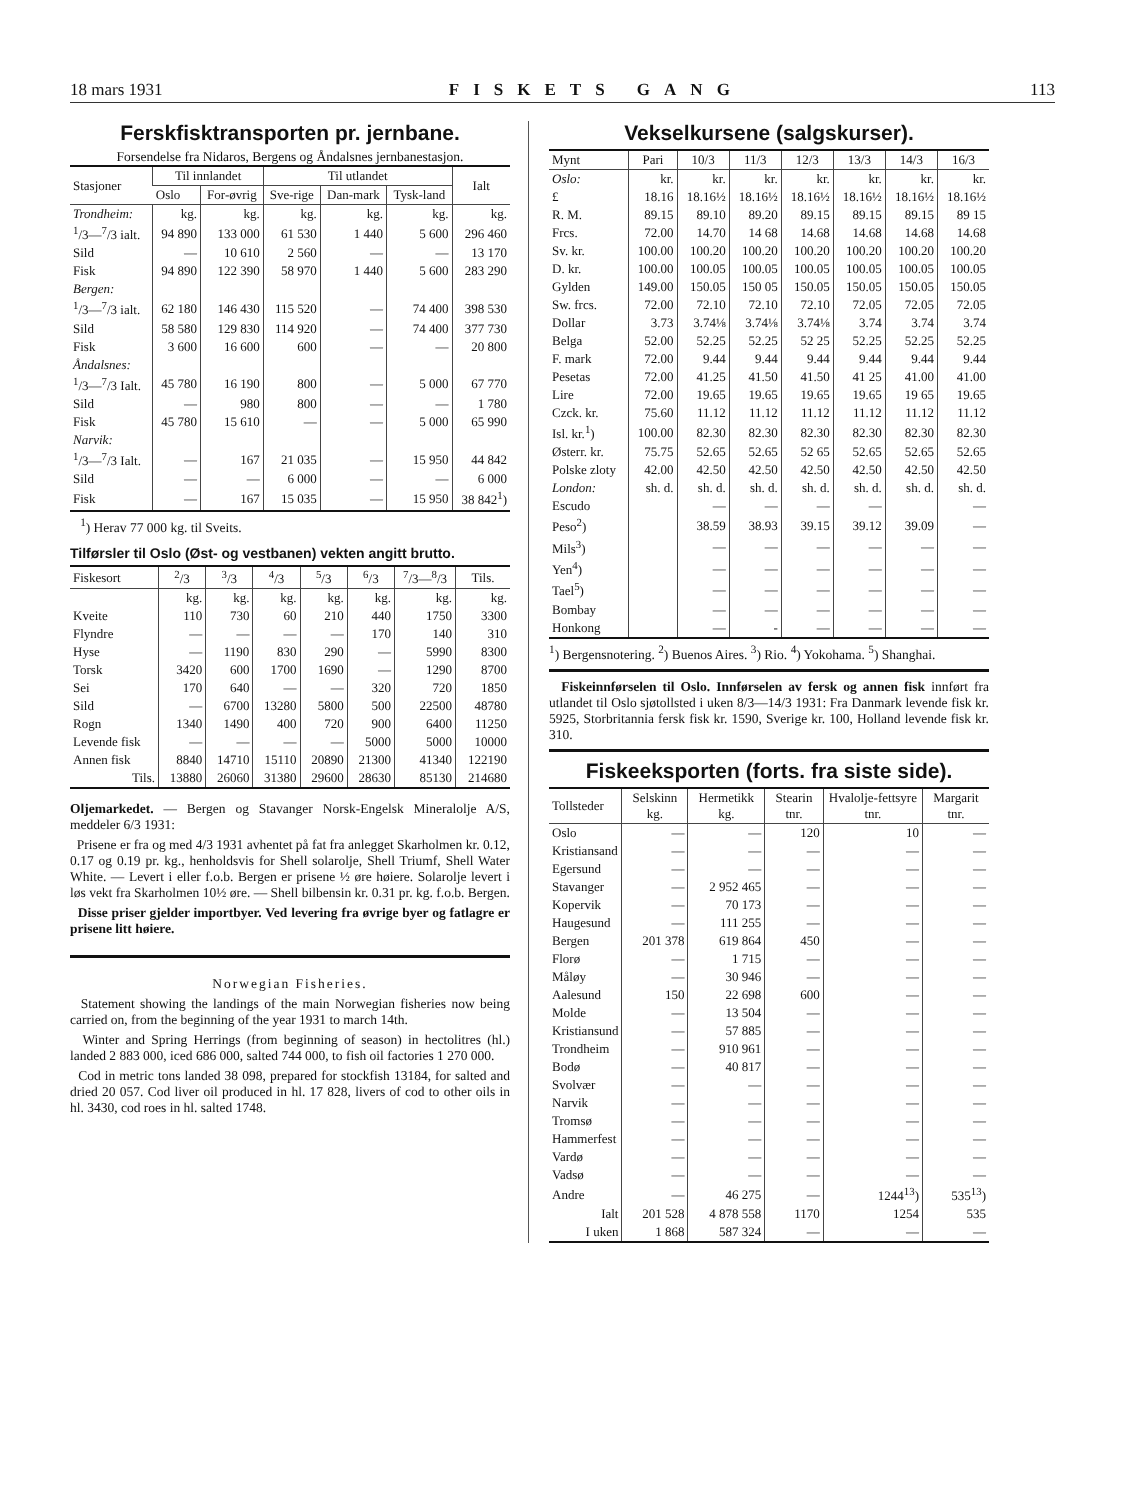18 mars 1931 FISKETS GANG 113
Ferskfisktransporten pr. jernbane.
Forsendelse fra Nidaros, Bergens og Åndalsnes jernbanestasjon.
| Stasjoner | Til innlandet | | Til utlandet | | | Ialt |
| --- | --- | --- | --- | --- | --- | --- |
| | Oslo | For-øvrig | Sve-rige | Dan-mark | Tysk-land | |
| Trondheim: | kg. | kg. | kg. | kg. | kg. | kg. |
| <sup>1</sup>/3—<sup>7</sup>/3 ialt. | 94 890 | 133 000 | 61 530 | 1 440 | 5 600 | 296 460 |
| Sild | — | 10 610 | 2 560 | — | — | 13 170 |
| Fisk | 94 890 | 122 390 | 58 970 | 1 440 | 5 600 | 283 290 |
| Bergen: | | | | | | |
| <sup>1</sup>/3—<sup>7</sup>/3 ialt. | 62 180 | 146 430 | 115 520 | — | 74 400 | 398 530 |
| Sild | 58 580 | 129 830 | 114 920 | — | 74 400 | 377 730 |
| Fisk | 3 600 | 16 600 | 600 | — | — | 20 800 |
| Åndalsnes: | | | | | | |
| <sup>1</sup>/3—<sup>7</sup>/3 Ialt. | 45 780 | 16 190 | 800 | — | 5 000 | 67 770 |
| Sild | — | 980 | 800 | — | — | 1 780 |
| Fisk | 45 780 | 15 610 | — | — | 5 000 | 65 990 |
| Narvik: | | | | | | |
| <sup>1</sup>/3—<sup>7</sup>/3 Ialt. | — | 167 | 21 035 | — | 15 950 | 44 842 |
| Sild | — | — | 6 000 | — | — | 6 000 |
| Fisk | — | 167 | 15 035 | — | 15 950 | 38 842<sup>1</sup>) |
<sup>1</sup>) Herav 77 000 kg. til Sveits.
Tilførsler til Oslo (Øst- og vestbanen) vekten angitt brutto.
| Fiskesort | <sup>2</sup>/3 | <sup>3</sup>/3 | <sup>4</sup>/3 | <sup>5</sup>/3 | <sup>6</sup>/3 | <sup>7</sup>/3—<sup>8</sup>/3 | Tils. |
| --- | --- | --- | --- | --- | --- | --- | --- |
| | kg. | kg. | kg. | kg. | kg. | kg. | kg. |
| Kveite | 110 | 730 | 60 | 210 | 440 | 1750 | 3300 |
| Flyndre | — | — | — | — | 170 | 140 | 310 |
| Hyse | — | 1190 | 830 | 290 | — | 5990 | 8300 |
| Torsk | 3420 | 600 | 1700 | 1690 | — | 1290 | 8700 |
| Sei | 170 | 640 | — | — | 320 | 720 | 1850 |
| Sild | — | 6700 | 13280 | 5800 | 500 | 22500 | 48780 |
| Rogn | 1340 | 1490 | 400 | 720 | 900 | 6400 | 11250 |
| Levende fisk | — | — | — | — | 5000 | 5000 | 10000 |
| Annen fisk | 8840 | 14710 | 15110 | 20890 | 21300 | 41340 | 122190 |
| Tils. | 13880 | 26060 | 31380 | 29600 | 28630 | 85130 | 214680 |
Oljemarkedet. — Bergen og Stavanger Norsk-Engelsk Mineralolje A/S, meddeler 6/3 1931:
Prisene er fra og med 4/3 1931 avhentet på fat fra anlegget Skarholmen kr. 0.12, 0.17 og 0.19 pr. kg., henholdsvis for Shell solarolje, Shell Triumf, Shell Water White. — Levert i eller f.o.b. Bergen er prisene ½ øre høiere. Solarolje levert i løs vekt fra Skarholmen 10½ øre. — Shell bilbensin kr. 0.31 pr. kg. f.o.b. Bergen.
Disse priser gjelder importbyer. Ved levering fra øvrige byer og fatlagre er prisene litt høiere.
Norwegian Fisheries.
Statement showing the landings of the main Norwegian fisheries now being carried on, from the beginning of the year 1931 to march 14th.
Winter and Spring Herrings (from beginning of season) in hectolitres (hl.) landed 2 883 000, iced 686 000, salted 744 000, to fish oil factories 1 270 000.
Cod in metric tons landed 38 098, prepared for stockfish 13184, for salted and dried 20 057. Cod liver oil produced in hl. 17 828, livers of cod to other oils in hl. 3430, cod roes in hl. salted 1748.
Vekselkursene (salgskurser).
| Mynt | Pari | 10/3 | 11/3 | 12/3 | 13/3 | 14/3 | 16/3 |
| --- | --- | --- | --- | --- | --- | --- | --- |
| Oslo: | kr. | kr. | kr. | kr. | kr. | kr. | kr. |
| £ | 18.16 | 18.16½ | 18.16½ | 18.16½ | 18.16½ | 18.16½ | 18.16½ |
| R. M. | 89.15 | 89.10 | 89.20 | 89.15 | 89.15 | 89.15 | 89 15 |
| Frcs. | 72.00 | 14.70 | 14 68 | 14.68 | 14.68 | 14.68 | 14.68 |
| Sv. kr. | 100.00 | 100.20 | 100.20 | 100.20 | 100.20 | 100.20 | 100.20 |
| D. kr. | 100.00 | 100.05 | 100.05 | 100.05 | 100.05 | 100.05 | 100.05 |
| Gylden | 149.00 | 150.05 | 150 05 | 150.05 | 150.05 | 150.05 | 150.05 |
| Sw. frcs. | 72.00 | 72.10 | 72.10 | 72.10 | 72.05 | 72.05 | 72.05 |
| Dollar | 3.73 | 3.74⅛ | 3.74⅛ | 3.74⅛ | 3.74 | 3.74 | 3.74 |
| Belga | 52.00 | 52.25 | 52.25 | 52 25 | 52.25 | 52.25 | 52.25 |
| F. mark | 72.00 | 9.44 | 9.44 | 9.44 | 9.44 | 9.44 | 9.44 |
| Pesetas | 72.00 | 41.25 | 41.50 | 41.50 | 41 25 | 41.00 | 41.00 |
| Lire | 72.00 | 19.65 | 19.65 | 19.65 | 19.65 | 19 65 | 19.65 |
| Czck. kr. | 75.60 | 11.12 | 11.12 | 11.12 | 11.12 | 11.12 | 11.12 |
| Isl. kr.<sup>1</sup>) | 100.00 | 82.30 | 82.30 | 82.30 | 82.30 | 82.30 | 82.30 |
| Østerr. kr. | 75.75 | 52.65 | 52.65 | 52 65 | 52.65 | 52.65 | 52.65 |
| Polske zloty | 42.00 | 42.50 | 42.50 | 42.50 | 42.50 | 42.50 | 42.50 |
| London: | sh. d. | sh. d. | sh. d. | sh. d. | sh. d. | sh. d. | sh. d. |
| Escudo | | — | — | — | — | | — |
| Peso<sup>2</sup>) | | 38.59 | 38.93 | 39.15 | 39.12 | 39.09 | — |
| Mils<sup>3</sup>) | | — | — | — | — | — | — |
| Yen<sup>4</sup>) | | — | — | — | — | — | — |
| Tael<sup>5</sup>) | | — | — | — | — | — | — |
| Bombay | | — | — | — | — | — | — |
| Honkong | | — | - | — | — | — | — |
<sup>1</sup>) Bergensnotering. <sup>2</sup>) Buenos Aires. <sup>3</sup>) Rio. <sup>4</sup>) Yokohama. <sup>5</sup>) Shanghai.
Fiskeinnførselen til Oslo. Innførselen av fersk og annen fisk innført fra utlandet til Oslo sjøtollsted i uken 8/3—14/3 1931: Fra Danmark levende fisk kr. 5925, Storbritannia fersk fisk kr. 1590, Sverige kr. 100, Holland levende fisk kr. 310.
Fiskeeksporten (forts. fra siste side).
| Tollsteder | Selskinn kg. | Hermetikk kg. | Stearin tnr. | Hvalolje-fettsyre tnr. | Margarit tnr. |
| --- | --- | --- | --- | --- | --- |
| Oslo | — | — | 120 | 10 | — |
| Kristiansand | — | — | — | — | — |
| Egersund | — | — | — | — | — |
| Stavanger | — | 2 952 465 | — | — | — |
| Kopervik | — | 70 173 | — | — | — |
| Haugesund | — | 111 255 | — | — | — |
| Bergen | 201 378 | 619 864 | 450 | — | — |
| Florø | — | 1 715 | — | — | — |
| Måløy | — | 30 946 | — | — | — |
| Aalesund | 150 | 22 698 | 600 | — | — |
| Molde | — | 13 504 | — | — | — |
| Kristiansund | — | 57 885 | — | — | — |
| Trondheim | — | 910 961 | — | — | — |
| Bodø | — | 40 817 | — | — | — |
| Svolvær | — | — | — | — | — |
| Narvik | — | — | — | — | — |
| Tromsø | — | — | — | — | — |
| Hammerfest | — | — | — | — | — |
| Vardø | — | — | — | — | — |
| Vadsø | — | — | — | — | — |
| Andre | — | 46 275 | — | 1244<sup>13</sup>) | 535<sup>13</sup>) |
| Ialt | 201 528 | 4 878 558 | 1170 | 1254 | 535 |
| I uken | 1 868 | 587 324 | — | — | — |